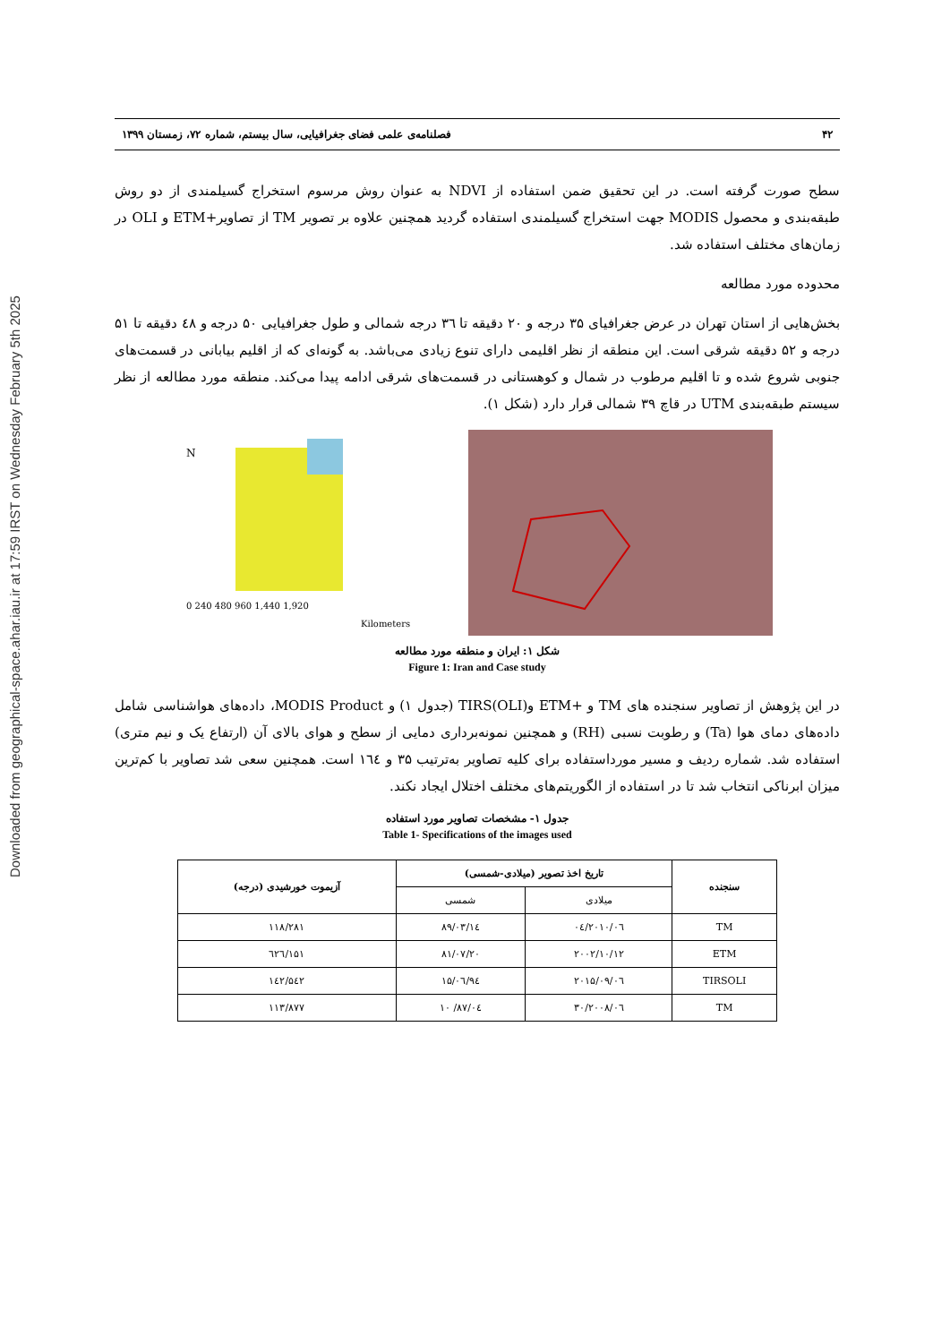Downloaded from geographical-space.ahar.iau.ir at 17:59 IRST on Wednesday February 5th 2025
۴۲ فصلنامه‌ی علمی فضای جغرافیایی، سال بیستم، شماره ۷۲، زمستان ۱۳۹۹
سطح صورت گرفته است. در این تحقیق ضمن استفاده از NDVI به عنوان روش مرسوم استخراج گسیلمندی از دو روش طبقه‌بندی و محصول MODIS جهت استخراج گسیلمندی استفاده گردید همچنین علاوه بر تصویر TM از تصاویر+ETM و OLI در زمان‌های مختلف استفاده شد.
محدوده مورد مطالعه
بخش‌هایی از استان تهران در عرض جغرافیای ۳۵ درجه و ۲۰ دقیقه تا ٣٦ درجه شمالی و طول جغرافیایی ۵۰ درجه و ٤٨ دقیقه تا ۵۱ درجه و ۵۲ دقیقه شرقی است. این منطقه از نظر اقلیمی دارای تنوع زیادی می‌باشد. به گونه‌ای که از اقلیم بیابانی در قسمت‌های جنوبی شروع شده و تا اقلیم مرطوب در شمال و کوهستانی در قسمت‌های شرقی ادامه پیدا می‌کند. منطقه مورد مطالعه از نظر سیستم طبقه‌بندی UTM در قاچ ۳۹ شمالی قرار دارد (شکل ۱).
N
0 240 480 960 1,440 1,920
Kilometers
شکل ۱: ایران و منطقه مورد مطالعه
Figure 1: Iran and Case study
در این پژوهش از تصاویر سنجنده های TM و +ETM و(OLI)TIRS (جدول ۱) و MODIS Product، داده‌های هواشناسی شامل داده‌های دمای هوا (Ta) و رطوبت نسبی (RH) و همچنین نمونه‌برداری دمایی از سطح و هوای بالای آن (ارتفاع یک و نیم متری) استفاده شد. شماره ردیف و مسیر مورداستفاده برای کلیه تصاویر به‌ترتیب ۳۵ و ١٦٤ است. همچنین سعی شد تصاویر با کم‌ترین میزان ابرناکی انتخاب شد تا در استفاده از الگوریتم‌های مختلف اختلال ایجاد نکند.
جدول ۱- مشخصات تصاویر مورد استفاده
Table 1- Specifications of the images used
| سنجنده | تاریخ اخذ تصویر (میلادی-شمسی) | | آزیموت خورشیدی (درجه) |
| --- | --- | --- | --- |
| | میلادی | شمسی | |
| TM | ۲۰۱۰/۰٦/۰٤ | ۸۹/۰۳/۱٤ | ۱۱۸/۲۸۱ |
| ETM | ۲۰۰۲/۱۰/۱۲ | ۸۱/۰۷/۲۰ | ۱۵۱/٦۲٦ |
| TIRSOLI | ۲۰۱۵/۰۹/۰٦ | ۹٤/۰٦/۱۵ | ۱٤۲/۵٤۲ |
| TM | ۲۰۰۸/۰٦/۳۰ | ۸۷/۰٤/ ۱۰ | ۱۱۳/۸۷۷ |